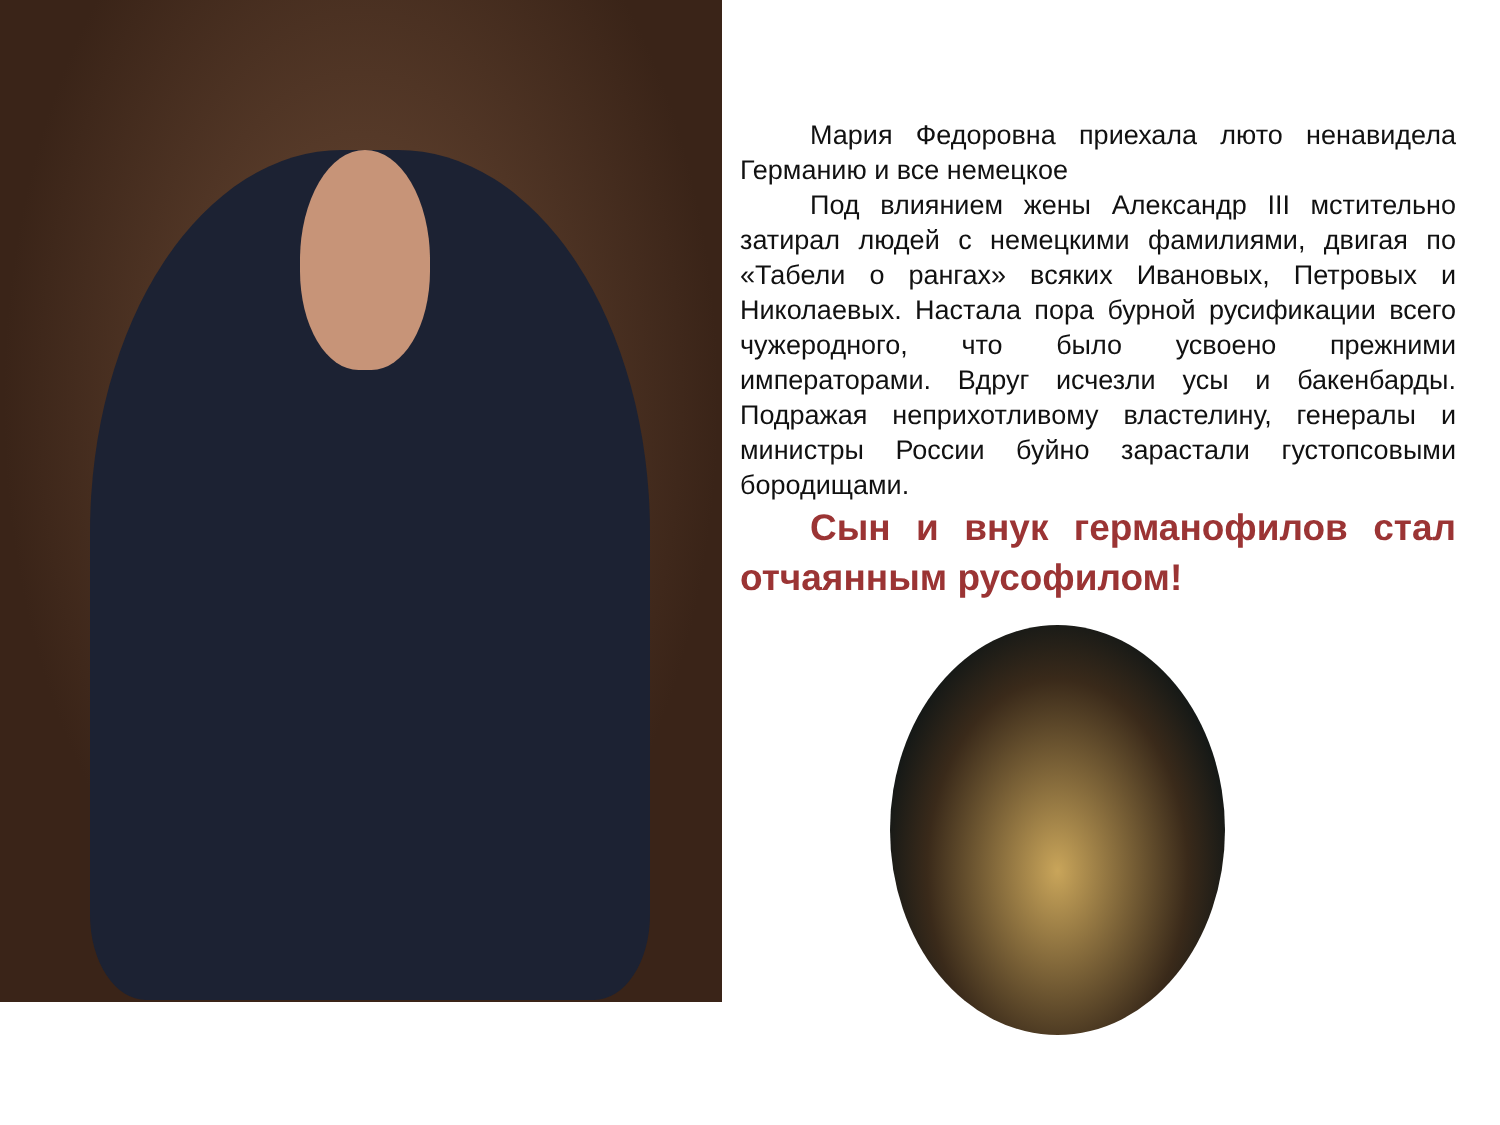Мария Федоровна приехала люто ненавидела Германию и все немецкое
Под влиянием жены Александр III мстительно затирал людей с немецкими фамилиями, двигая по «Табели о рангах» всяких Ивановых, Петровых и Николаевых. Настала пора бурной русификации всего чужеродного, что было усвоено прежними императорами. Вдруг исчезли усы и бакенбарды. Подражая неприхотливому властелину, генералы и министры России буйно зарастали густопсовыми бородищами.
Сын и внук германофилов стал отчаянным русофилом!